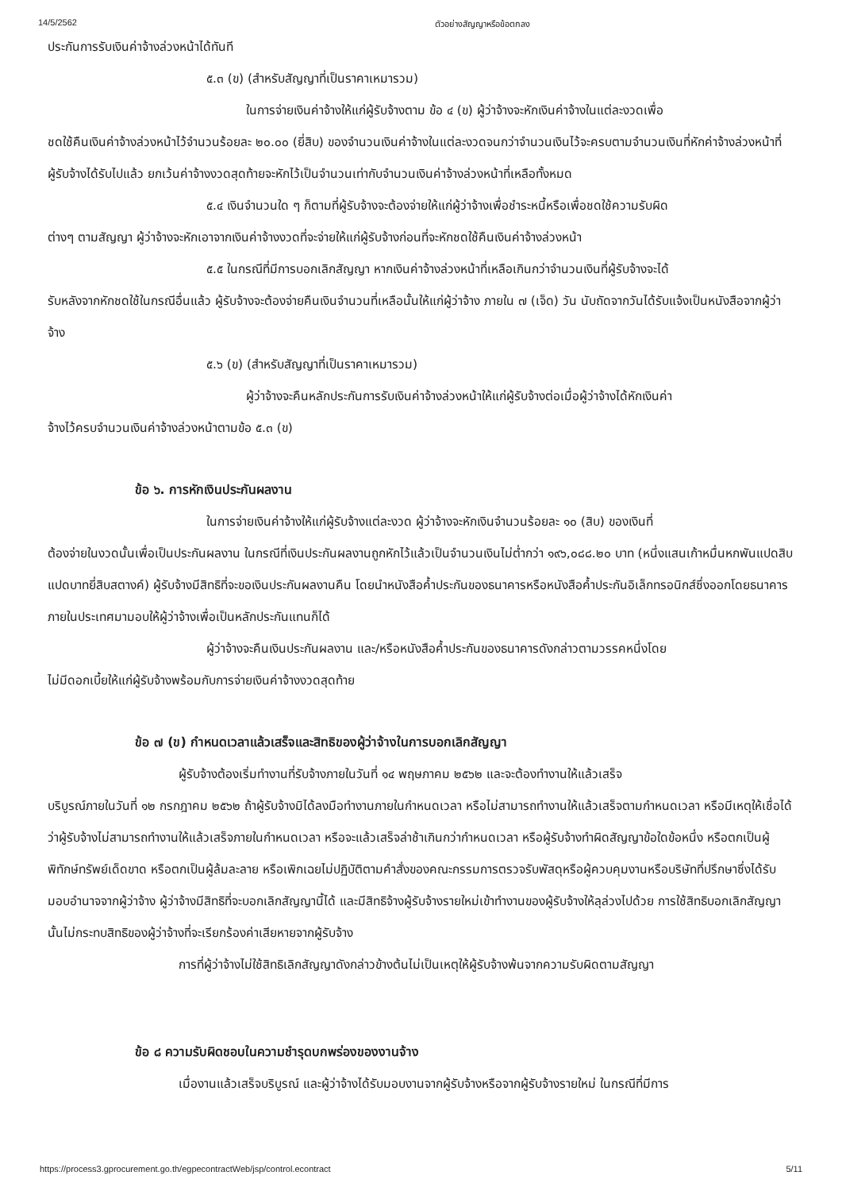14/5/2562 ตัวอย่างสัญญาหรือข้อตกลง
ประกันการรับเงินค่าจ้างล่วงหน้าได้ทันที
๕.๓ (ข) (สำหรับสัญญาที่เป็นราคาเหมารวม)
ในการจ่ายเงินค่าจ้างให้แก่ผู้รับจ้างตาม ข้อ ๔ (ข) ผู้ว่าจ้างจะหักเงินค่าจ้างในแต่ละงวดเพื่อ
ชดใช้คืนเงินค่าจ้างล่วงหน้าไว้จำนวนร้อยละ ๒๐.๐๐ (ยี่สิบ) ของจำนวนเงินค่าจ้างในแต่ละงวดจนกว่าจำนวนเงินไว้จะครบตามจำนวนเงินที่หักค่าจ้างล่วงหน้าที่ผู้รับจ้างได้รับไปแล้ว ยกเว้นค่าจ้างงวดสุดท้ายจะหักไว้เป็นจำนวนเท่ากับจำนวนเงินค่าจ้างล่วงหน้าที่เหลือทั้งหมด
๕.๔ เงินจำนวนใด ๆ ก็ตามที่ผู้รับจ้างจะต้องจ่ายให้แก่ผู้ว่าจ้างเพื่อชำระหนี้หรือเพื่อชดใช้ความรับผิด
ต่างๆ ตามสัญญา ผู้ว่าจ้างจะหักเอาจากเงินค่าจ้างงวดที่จะจ่ายให้แก่ผู้รับจ้างก่อนที่จะหักชดใช้คืนเงินค่าจ้างล่วงหน้า
๕.๕ ในกรณีที่มีการบอกเลิกสัญญา หากเงินค่าจ้างล่วงหน้าที่เหลือเกินกว่าจำนวนเงินที่ผู้รับจ้างจะได้
รับหลังจากหักชดใช้ในกรณีอื่นแล้ว ผู้รับจ้างจะต้องจ่ายคืนเงินจำนวนที่เหลือนั้นให้แก่ผู้ว่าจ้าง ภายใน ๗ (เจ็ด) วัน นับถัดจากวันได้รับแจ้งเป็นหนังสือจากผู้ว่าจ้าง
๕.๖ (ข) (สำหรับสัญญาที่เป็นราคาเหมารวม)
ผู้ว่าจ้างจะคืนหลักประกันการรับเงินค่าจ้างล่วงหน้าให้แก่ผู้รับจ้างต่อเมื่อผู้ว่าจ้างได้หักเงินค่า
จ้างไว้ครบจำนวนเงินค่าจ้างล่วงหน้าตามข้อ ๕.๓ (ข)
ข้อ ๖. การหักเงินประกันผลงาน
ในการจ่ายเงินค่าจ้างให้แก่ผู้รับจ้างแต่ละงวด ผู้ว่าจ้างจะหักเงินจำนวนร้อยละ ๑๐ (สิบ) ของเงินที่
ต้องจ่ายในงวดนั้นเพื่อเป็นประกันผลงาน ในกรณีที่เงินประกันผลงานถูกหักไว้แล้วเป็นจำนวนเงินไม่ต่ำกว่า ๑๙๖,๐๘๘.๒๐ บาท (หนึ่งแสนเก้าหมื่นหกพันแปดสิบแปดบาทยี่สิบสตางค์) ผู้รับจ้างมีสิทธิที่จะขอเงินประกันผลงานคืน โดยนำหนังสือค้ำประกันของธนาคารหรือหนังสือค้ำประกันอิเล็กทรอนิกส์ซึ่งออกโดยธนาคารภายในประเทศมามอบให้ผู้ว่าจ้างเพื่อเป็นหลักประกันแทนก็ได้
ผู้ว่าจ้างจะคืนเงินประกันผลงาน และ/หรือหนังสือค้ำประกันของธนาคารดังกล่าวตามวรรคหนึ่งโดย
ไม่มีดอกเบี้ยให้แก่ผู้รับจ้างพร้อมกับการจ่ายเงินค่าจ้างงวดสุดท้าย
ข้อ ๗ (ข) กำหนดเวลาแล้วเสร็จและสิทธิของผู้ว่าจ้างในการบอกเลิกสัญญา
ผู้รับจ้างต้องเริ่มทำงานที่รับจ้างภายในวันที่ ๑๔ พฤษภาคม ๒๕๖๒ และจะต้องทำงานให้แล้วเสร็จ
บริบูรณ์ภายในวันที่ ๑๒ กรกฎาคม ๒๕๖๒ ถ้าผู้รับจ้างมิได้ลงมือทำงานภายในกำหนดเวลา หรือไม่สามารถทำงานให้แล้วเสร็จตามกำหนดเวลา หรือมีเหตุให้เชื่อได้ว่าผู้รับจ้างไม่สามารถทำงานให้แล้วเสร็จภายในกำหนดเวลา หรือจะแล้วเสร็จล่าช้าเกินกว่ากำหนดเวลา หรือผู้รับจ้างทำผิดสัญญาข้อใดข้อหนึ่ง หรือตกเป็นผู้พิทักษ์ทรัพย์เด็ดขาด หรือตกเป็นผู้ล้มละลาย หรือเพิกเฉยไม่ปฏิบัติตามคำสั่งของคณะกรรมการตรวจรับพัสดุหรือผู้ควบคุมงานหรือบริษัทที่ปรึกษาซึ่งได้รับมอบอำนาจจากผู้ว่าจ้าง ผู้ว่าจ้างมีสิทธิที่จะบอกเลิกสัญญานี้ได้ และมีสิทธิจ้างผู้รับจ้างรายใหม่เข้าทำงานของผู้รับจ้างให้ลุล่วงไปด้วย การใช้สิทธิบอกเลิกสัญญานั้นไม่กระทบสิทธิของผู้ว่าจ้างที่จะเรียกร้องค่าเสียหายจากผู้รับจ้าง
การที่ผู้ว่าจ้างไม่ใช้สิทธิเลิกสัญญาดังกล่าวข้างต้นไม่เป็นเหตุให้ผู้รับจ้างพ้นจากความรับผิดตามสัญญา
ข้อ ๘ ความรับผิดชอบในความชำรุดบกพร่องของงานจ้าง
เมื่องานแล้วเสร็จบริบูรณ์ และผู้ว่าจ้างได้รับมอบงานจากผู้รับจ้างหรือจากผู้รับจ้างรายใหม่ ในกรณีที่มีการ
https://process3.gprocurement.go.th/egpecontractWeb/jsp/control.econtract 5/11